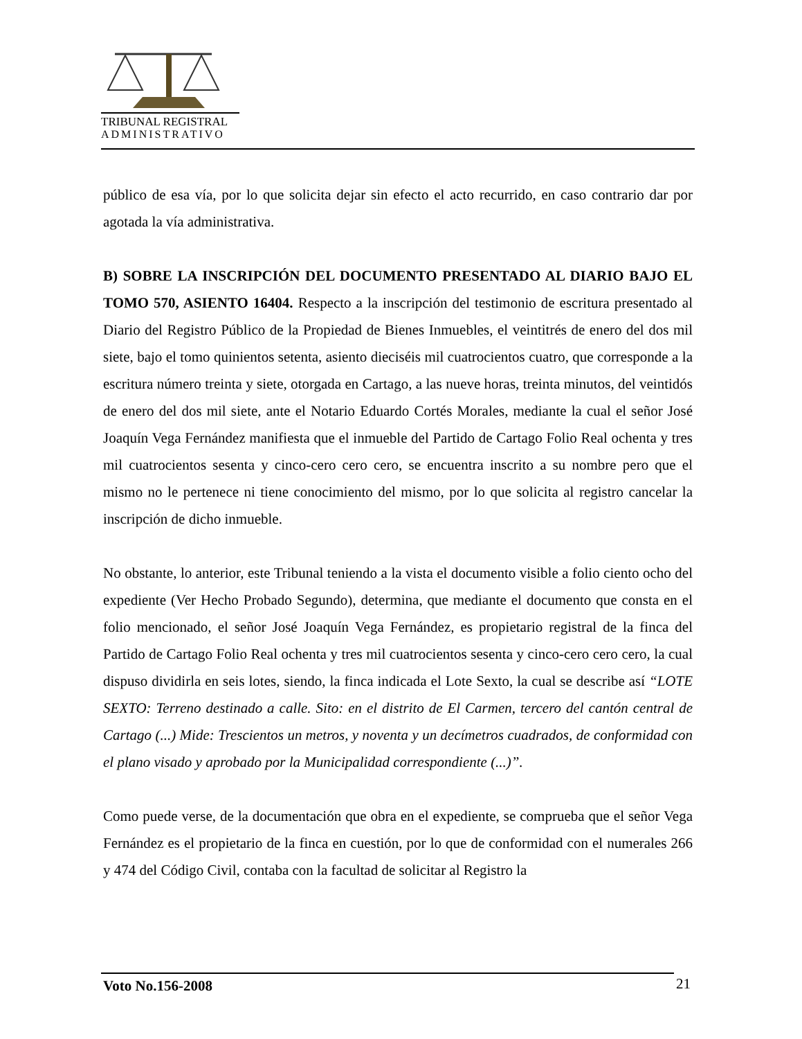TRIBUNAL REGISTRAL
ADMINISTRATIVO
público de esa vía, por lo que solicita dejar sin efecto el acto recurrido, en caso contrario dar por agotada la vía administrativa.
B) SOBRE LA INSCRIPCIÓN DEL DOCUMENTO PRESENTADO AL DIARIO BAJO EL TOMO 570, ASIENTO 16404. Respecto a la inscripción del testimonio de escritura presentado al Diario del Registro Público de la Propiedad de Bienes Inmuebles, el veintitrés de enero del dos mil siete, bajo el tomo quinientos setenta, asiento dieciséis mil cuatrocientos cuatro, que corresponde a la escritura número treinta y siete, otorgada en Cartago, a las nueve horas, treinta minutos, del veintidós de enero del dos mil siete, ante el Notario Eduardo Cortés Morales, mediante la cual el señor José Joaquín Vega Fernández manifiesta que el inmueble del Partido de Cartago Folio Real ochenta y tres mil cuatrocientos sesenta y cinco-cero cero cero, se encuentra inscrito a su nombre pero que el mismo no le pertenece ni tiene conocimiento del mismo, por lo que solicita al registro cancelar la inscripción de dicho inmueble.
No obstante, lo anterior, este Tribunal teniendo a la vista el documento visible a folio ciento ocho del expediente (Ver Hecho Probado Segundo), determina, que mediante el documento que consta en el folio mencionado, el señor José Joaquín Vega Fernández, es propietario registral de la finca del Partido de Cartago Folio Real ochenta y tres mil cuatrocientos sesenta y cinco-cero cero cero, la cual dispuso dividirla en seis lotes, siendo, la finca indicada el Lote Sexto, la cual se describe así “LOTE SEXTO: Terreno destinado a calle. Sito: en el distrito de El Carmen, tercero del cantón central de Cartago (...) Mide: Trescientos un metros, y noventa y un decímetros cuadrados, de conformidad con el plano visado y aprobado por la Municipalidad correspondiente (...)”.
Como puede verse, de la documentación que obra en el expediente, se comprueba que el señor Vega Fernández es el propietario de la finca en cuestión, por lo que de conformidad con el numerales 266 y 474 del Código Civil, contaba con la facultad de solicitar al Registro la
Voto No.156-2008 21